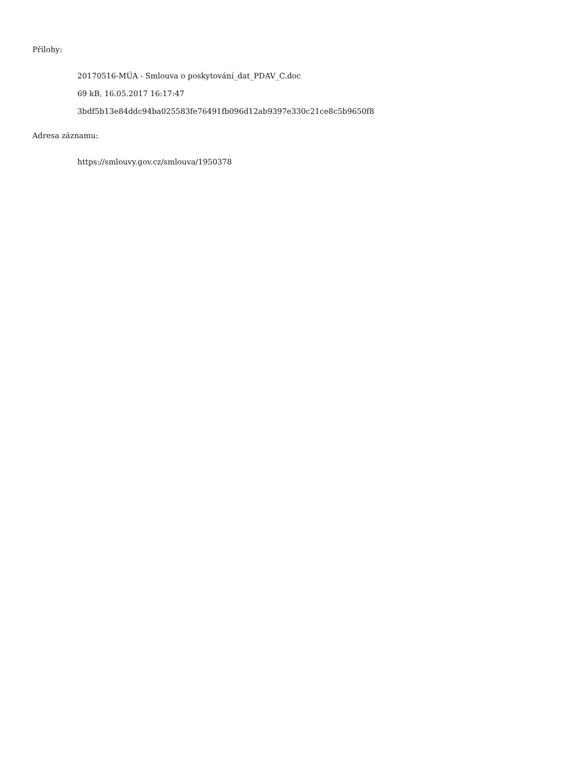Přílohy:
20170516-MÚA - Smlouva o poskytování_dat_PDAV_C.doc
69 kB, 16.05.2017 16:17:47
3bdf5b13e84ddc94ba025583fe76491fb096d12ab9397e330c21ce8c5b9650f8
Adresa záznamu:
https://smlouvy.gov.cz/smlouva/1950378